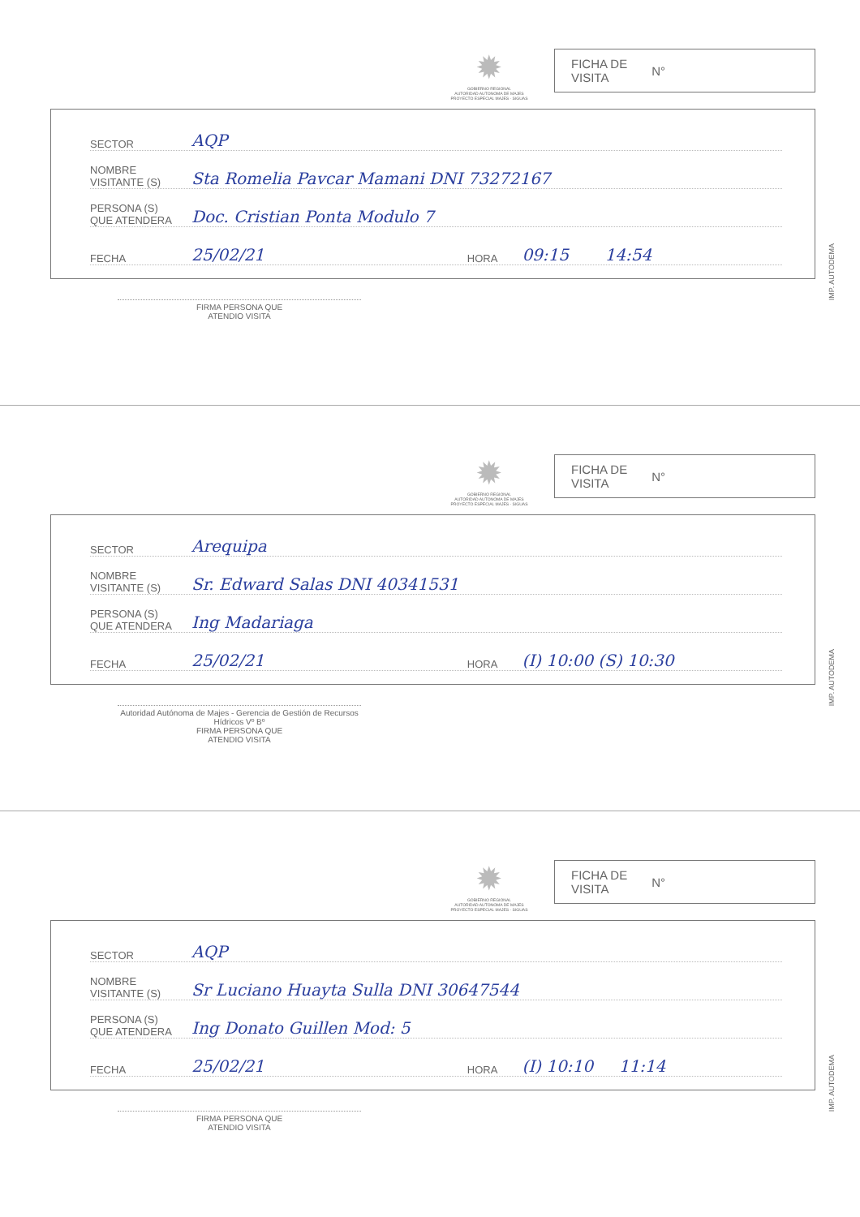✹
GOBIERNO REGIONAL
AUTORIDAD AUTONOMA DE MAJES
PROYECTO ESPECIAL MAJES - SIGUAS
FICHA DE
VISITA N°
SECTOR AQP
NOMBRE
VISITANTE (S) Sta Romelia Pavcar Mamani DNI 73272167
PERSONA (S)
QUE ATENDERA Doc. Cristian Ponta Modulo 7
FECHA 25/02/21 HORA 09:15 14:54
FIRMA PERSONA QUE
ATENDIO VISITA
IMP. AUTODEMA
✹
GOBIERNO REGIONAL
AUTORIDAD AUTONOMA DE MAJES
PROYECTO ESPECIAL MAJES - SIGUAS
FICHA DE
VISITA N°
SECTOR Arequipa
NOMBRE
VISITANTE (S) Sr. Edward Salas DNI 40341531
PERSONA (S)
QUE ATENDERA Ing Madariaga
FECHA 25/02/21 HORA (I) 10:00 (S) 10:30
Autoridad Autónoma de Majes - Gerencia de Gestión de Recursos Hídricos Vº Bº
FIRMA PERSONA QUE
ATENDIO VISITA
IMP. AUTODEMA
✹
GOBIERNO REGIONAL
AUTORIDAD AUTONOMA DE MAJES
PROYECTO ESPECIAL MAJES - SIGUAS
FICHA DE
VISITA N°
SECTOR AQP
NOMBRE
VISITANTE (S) Sr Luciano Huayta Sulla DNI 30647544
PERSONA (S)
QUE ATENDERA Ing Donato Guillen Mod: 5
FECHA 25/02/21 HORA (I) 10:10 11:14
FIRMA PERSONA QUE
ATENDIO VISITA
IMP. AUTODEMA